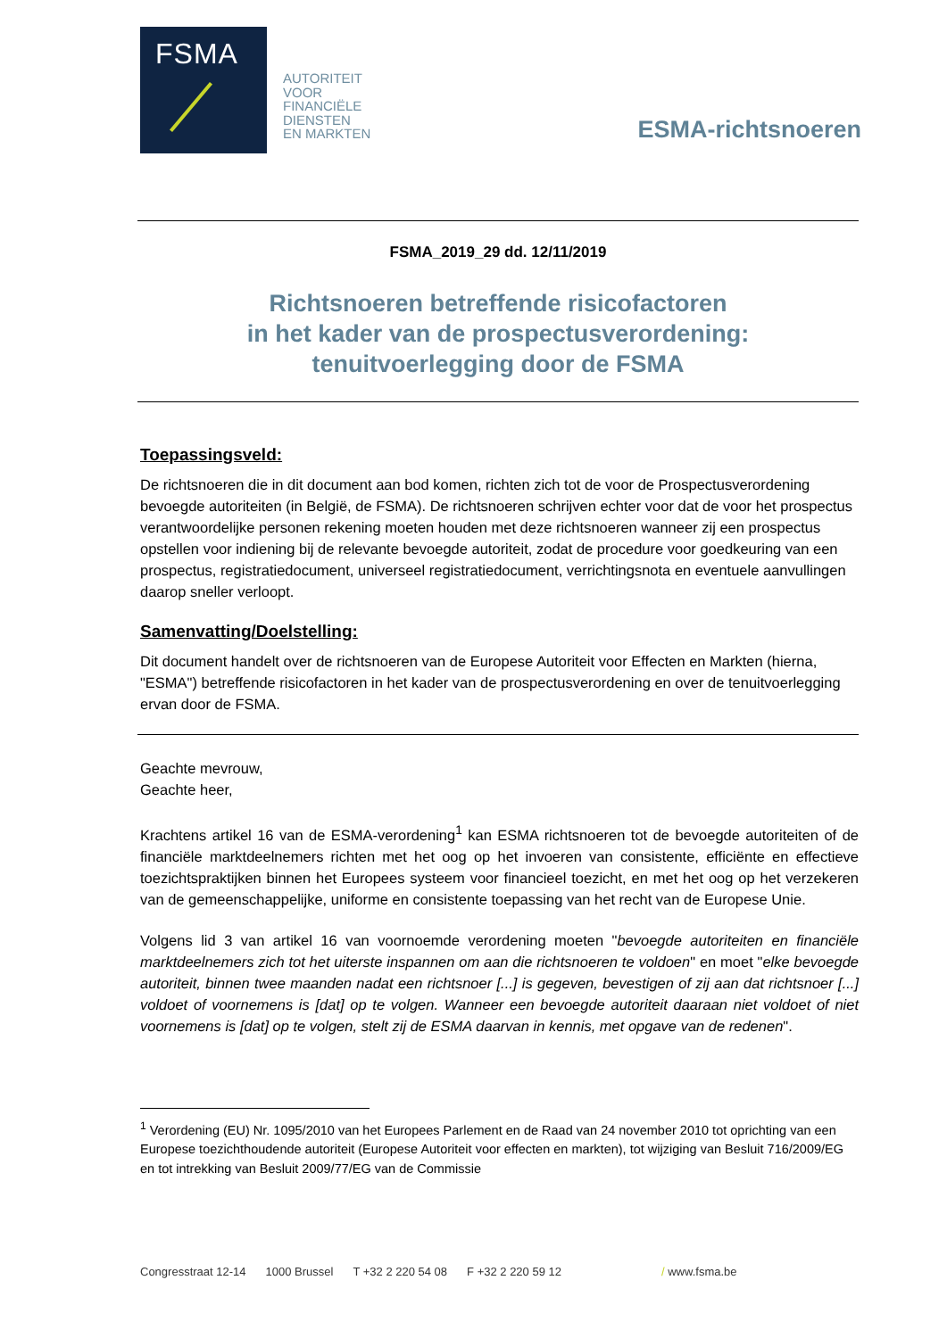FSMA
AUTORITEIT
VOOR
FINANCIËLE
DIENSTEN
EN MARKTEN
ESMA-richtsnoeren
FSMA_2019_29 dd. 12/11/2019
Richtsnoeren betreffende risicofactoren
in het kader van de prospectusverordening:
tenuitvoerlegging door de FSMA
Toepassingsveld:
De richtsnoeren die in dit document aan bod komen, richten zich tot de voor de Prospectusverordening bevoegde autoriteiten (in België, de FSMA). De richtsnoeren schrijven echter voor dat de voor het prospectus verantwoordelijke personen rekening moeten houden met deze richtsnoeren wanneer zij een prospectus opstellen voor indiening bij de relevante bevoegde autoriteit, zodat de procedure voor goedkeuring van een prospectus, registratiedocument, universeel registratiedocument, verrichtingsnota en eventuele aanvullingen daarop sneller verloopt.
Samenvatting/Doelstelling:
Dit document handelt over de richtsnoeren van de Europese Autoriteit voor Effecten en Markten (hierna, "ESMA") betreffende risicofactoren in het kader van de prospectusverordening en over de tenuitvoerlegging ervan door de FSMA.
Geachte mevrouw,
Geachte heer,
Krachtens artikel 16 van de ESMA-verordening<sup>1</sup> kan ESMA richtsnoeren tot de bevoegde autoriteiten of de financiële marktdeelnemers richten met het oog op het invoeren van consistente, efficiënte en effectieve toezichtspraktijken binnen het Europees systeem voor financieel toezicht, en met het oog op het verzekeren van de gemeenschappelijke, uniforme en consistente toepassing van het recht van de Europese Unie.
Volgens lid 3 van artikel 16 van voornoemde verordening moeten "bevoegde autoriteiten en financiële marktdeelnemers zich tot het uiterste inspannen om aan die richtsnoeren te voldoen" en moet "elke bevoegde autoriteit, binnen twee maanden nadat een richtsnoer [...] is gegeven, bevestigen of zij aan dat richtsnoer [...] voldoet of voornemens is [dat] op te volgen. Wanneer een bevoegde autoriteit daaraan niet voldoet of niet voornemens is [dat] op te volgen, stelt zij de ESMA daarvan in kennis, met opgave van de redenen".
<sup>1</sup> Verordening (EU) Nr. 1095/2010 van het Europees Parlement en de Raad van 24 november 2010 tot oprichting van een Europese toezichthoudende autoriteit (Europese Autoriteit voor effecten en markten), tot wijziging van Besluit 716/2009/EG en tot intrekking van Besluit 2009/77/EG van de Commissie
Congresstraat 12-14 1000 Brussel T +32 2 220 54 08 F +32 2 220 59 12 / www.fsma.be